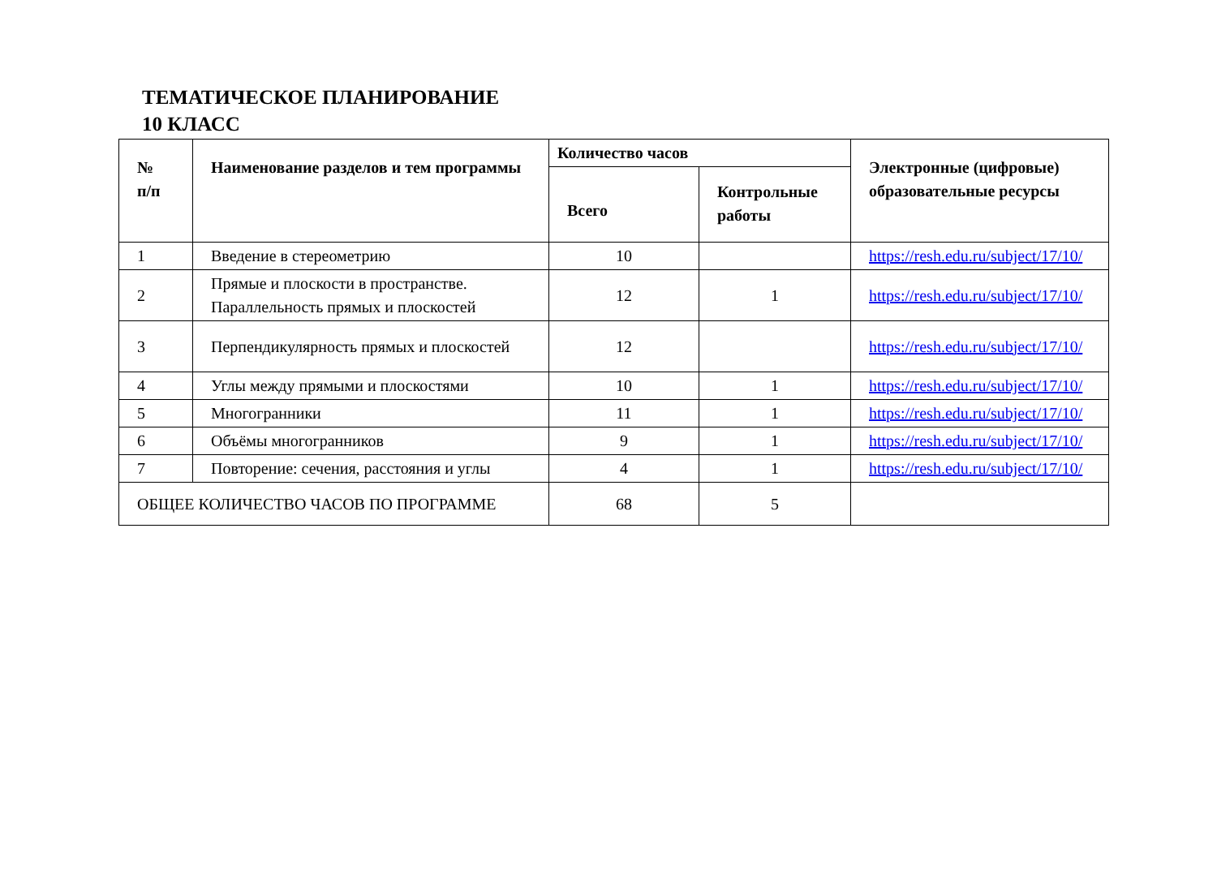ТЕМАТИЧЕСКОЕ ПЛАНИРОВАНИЕ
10 КЛАСС
| № п/п | Наименование разделов и тем программы | Количество часов | | Электронные (цифровые) образовательные ресурсы |
| --- | --- | --- | --- | --- |
| | | Всего | Контрольные работы | |
| 1 | Введение в стереометрию | 10 | | https://resh.edu.ru/subject/17/10/ |
| 2 | Прямые и плоскости в пространстве. Параллельность прямых и плоскостей | 12 | 1 | https://resh.edu.ru/subject/17/10/ |
| 3 | Перпендикулярность прямых и плоскостей | 12 | | https://resh.edu.ru/subject/17/10/ |
| 4 | Углы между прямыми и плоскостями | 10 | 1 | https://resh.edu.ru/subject/17/10/ |
| 5 | Многогранники | 11 | 1 | https://resh.edu.ru/subject/17/10/ |
| 6 | Объёмы многогранников | 9 | 1 | https://resh.edu.ru/subject/17/10/ |
| 7 | Повторение: сечения, расстояния и углы | 4 | 1 | https://resh.edu.ru/subject/17/10/ |
| ОБЩЕЕ КОЛИЧЕСТВО ЧАСОВ ПО ПРОГРАММЕ | | 68 | 5 | |